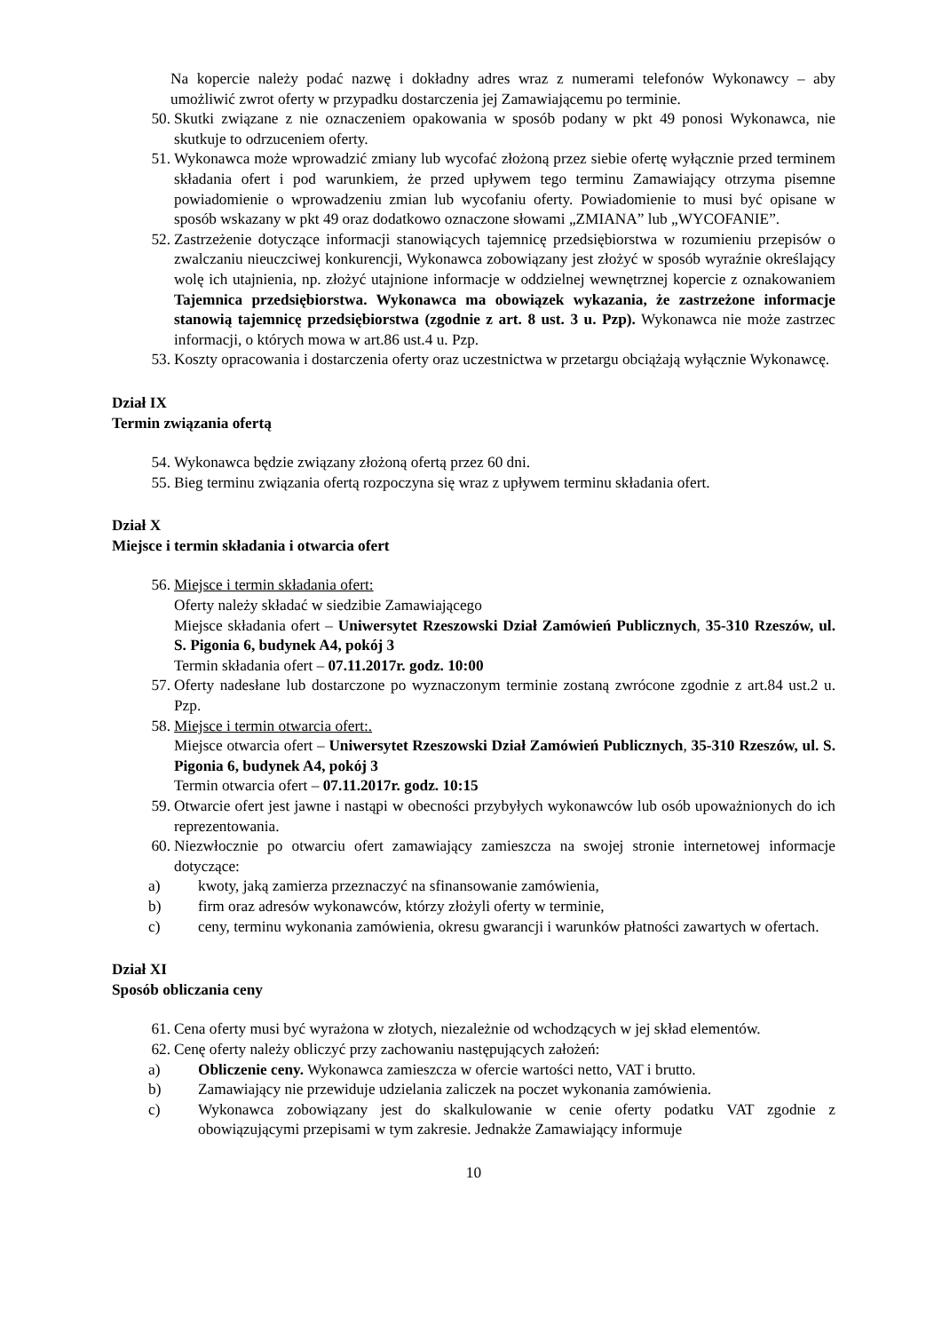Na kopercie należy podać nazwę i dokładny adres wraz z numerami telefonów Wykonawcy – aby umożliwić zwrot oferty w przypadku dostarczenia jej Zamawiającemu po terminie.
50. Skutki związane z nie oznaczeniem opakowania w sposób podany w pkt 49 ponosi Wykonawca, nie skutkuje to odrzuceniem oferty.
51. Wykonawca może wprowadzić zmiany lub wycofać złożoną przez siebie ofertę wyłącznie przed terminem składania ofert i pod warunkiem, że przed upływem tego terminu Zamawiający otrzyma pisemne powiadomienie o wprowadzeniu zmian lub wycofaniu oferty. Powiadomienie to musi być opisane w sposób wskazany w pkt 49 oraz dodatkowo oznaczone słowami „ZMIANA” lub „WYCOFANIE”.
52. Zastrzeżenie dotyczące informacji stanowiących tajemnicę przedsiębiorstwa w rozumieniu przepisów o zwalczaniu nieuczciwej konkurencji, Wykonawca zobowiązany jest złożyć w sposób wyraźnie określający wolę ich utajnienia, np. złożyć utajnione informacje w oddzielnej wewnętrznej kopercie z oznakowaniem Tajemnica przedsiębiorstwa. Wykonawca ma obowiązek wykazania, że zastrzeżone informacje stanowią tajemnicę przedsiębiorstwa (zgodnie z art. 8 ust. 3 u. Pzp). Wykonawca nie może zastrzec informacji, o których mowa w art.86 ust.4 u. Pzp.
53. Koszty opracowania i dostarczenia oferty oraz uczestnictwa w przetargu obciążają wyłącznie Wykonawcę.
Dział IX
Termin związania ofertą
54. Wykonawca będzie związany złożoną ofertą przez 60 dni.
55. Bieg terminu związania ofertą rozpoczyna się wraz z upływem terminu składania ofert.
Dział X
Miejsce i termin składania i otwarcia ofert
56. Miejsce i termin składania ofert:
Oferty należy składać w siedzibie Zamawiającego
Miejsce składania ofert – Uniwersytet Rzeszowski Dział Zamówień Publicznych, 35-310 Rzeszów, ul. S. Pigonia 6, budynek A4, pokój 3
Termin składania ofert – 07.11.2017r. godz. 10:00
57. Oferty nadesłane lub dostarczone po wyznaczonym terminie zostaną zwrócone zgodnie z art.84 ust.2 u. Pzp.
58. Miejsce i termin otwarcia ofert:.
Miejsce otwarcia ofert – Uniwersytet Rzeszowski Dział Zamówień Publicznych, 35-310 Rzeszów, ul. S. Pigonia 6, budynek A4, pokój 3
Termin otwarcia ofert – 07.11.2017r. godz. 10:15
59. Otwarcie ofert jest jawne i nastąpi w obecności przybyłych wykonawców lub osób upoważnionych do ich reprezentowania.
60. Niezwłocznie po otwarciu ofert zamawiający zamieszcza na swojej stronie internetowej informacje dotyczące:
a) kwoty, jaką zamierza przeznaczyć na sfinansowanie zamówienia,
b) firm oraz adresów wykonawców, którzy złożyli oferty w terminie,
c) ceny, terminu wykonania zamówienia, okresu gwarancji i warunków płatności zawartych w ofertach.
Dział XI
Sposób obliczania ceny
61. Cena oferty musi być wyrażona w złotych, niezależnie od wchodzących w jej skład elementów.
62. Cenę oferty należy obliczyć przy zachowaniu następujących założeń:
a) Obliczenie ceny. Wykonawca zamieszcza w ofercie wartości netto, VAT i brutto.
b) Zamawiający nie przewiduje udzielania zaliczek na poczet wykonania zamówienia.
c) Wykonawca zobowiązany jest do skalkulowanie w cenie oferty podatku VAT zgodnie z obowiązującymi przepisami w tym zakresie. Jednakże Zamawiający informuje
10